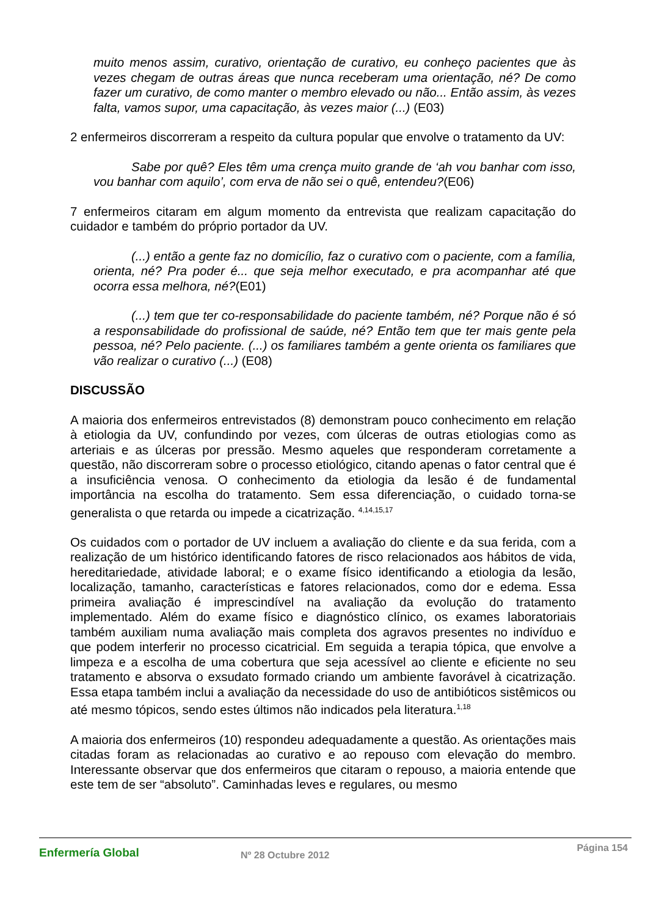muito menos assim, curativo, orientação de curativo, eu conheço pacientes que às vezes chegam de outras áreas que nunca receberam uma orientação, né? De como fazer um curativo, de como manter o membro elevado ou não... Então assim, às vezes falta, vamos supor, uma capacitação, às vezes maior (...) (E03)
2 enfermeiros discorreram a respeito da cultura popular que envolve o tratamento da UV:
Sabe por quê? Eles têm uma crença muito grande de ‘ah vou banhar com isso, vou banhar com aquilo’, com erva de não sei o quê, entendeu?(E06)
7 enfermeiros citaram em algum momento da entrevista que realizam capacitação do cuidador e também do próprio portador da UV.
(...) então a gente faz no domicílio, faz o curativo com o paciente, com a família, orienta, né? Pra poder é... que seja melhor executado, e pra acompanhar até que ocorra essa melhora, né?(E01)
(...) tem que ter co-responsabilidade do paciente também, né? Porque não é só a responsabilidade do profissional de saúde, né? Então tem que ter mais gente pela pessoa, né? Pelo paciente. (...) os familiares também a gente orienta os familiares que vão realizar o curativo (...) (E08)
DISCUSSÃO
A maioria dos enfermeiros entrevistados (8) demonstram pouco conhecimento em relação à etiologia da UV, confundindo por vezes, com úlceras de outras etiologias como as arteriais e as úlceras por pressão. Mesmo aqueles que responderam corretamente a questão, não discorreram sobre o processo etiológico, citando apenas o fator central que é a insuficiência venosa. O conhecimento da etiologia da lesão é de fundamental importância na escolha do tratamento. Sem essa diferenciação, o cuidado torna-se generalista o que retarda ou impede a cicatrização. <sup>4,14,15,17</sup>
Os cuidados com o portador de UV incluem a avaliação do cliente e da sua ferida, com a realização de um histórico identificando fatores de risco relacionados aos hábitos de vida, hereditariedade, atividade laboral; e o exame físico identificando a etiologia da lesão, localização, tamanho, características e fatores relacionados, como dor e edema. Essa primeira avaliação é imprescindível na avaliação da evolução do tratamento implementado. Além do exame físico e diagnóstico clínico, os exames laboratoriais também auxiliam numa avaliação mais completa dos agravos presentes no indivíduo e que podem interferir no processo cicatricial. Em seguida a terapia tópica, que envolve a limpeza e a escolha de uma cobertura que seja acessível ao cliente e eficiente no seu tratamento e absorva o exsudato formado criando um ambiente favorável à cicatrização. Essa etapa também inclui a avaliação da necessidade do uso de antibióticos sistêmicos ou até mesmo tópicos, sendo estes últimos não indicados pela literatura.<sup>1,18</sup>
A maioria dos enfermeiros (10) respondeu adequadamente a questão. As orientações mais citadas foram as relacionadas ao curativo e ao repouso com elevação do membro. Interessante observar que dos enfermeiros que citaram o repouso, a maioria entende que este tem de ser “absoluto”. Caminhadas leves e regulares, ou mesmo
Enfermería Global Nº 28 Octubre 2012
Página 154